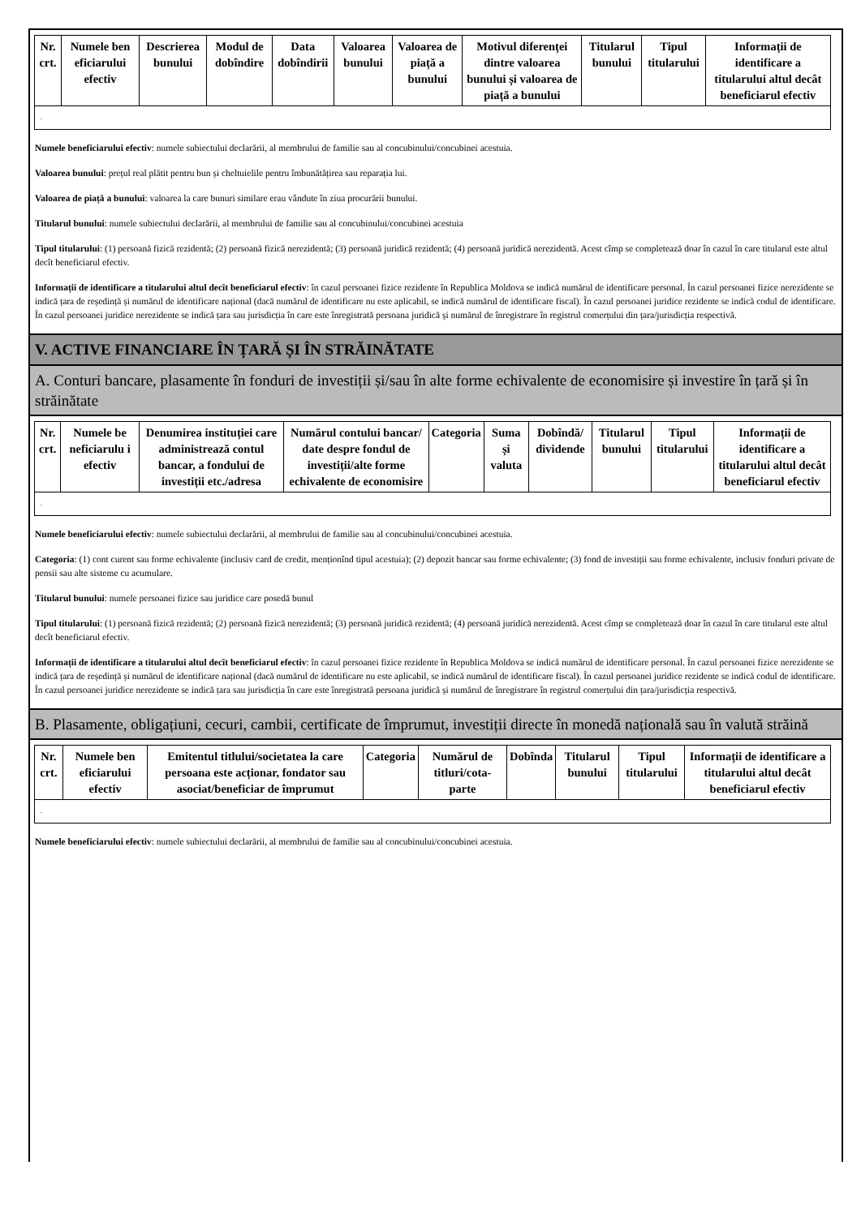| Nr. crt. | Numele ben eficiarului efectiv | Descrierea bunului | Modul de dobîndire | Data dobîndirii | Valoarea bunului | Valoarea de piață a bunului | Motivul diferenței dintre valoarea bunului și valoarea de piață a bunului | Titularul bunului | Tipul titularului | Informații de identificare a titularului altul decât beneficiarul efectiv |
| --- | --- | --- | --- | --- | --- | --- | --- | --- | --- | --- |
| - | | | | | | | | | | |
Numele beneficiarului efectiv: numele subiectului declarării, al membrului de familie sau al concubinului/concubinei acestuia.
Valoarea bunului: prețul real plătit pentru bun și cheltuielile pentru îmbunătățirea sau reparația lui.
Valoarea de piață a bunului: valoarea la care bunuri similare erau vândute în ziua procurării bunului.
Titularul bunului: numele subiectului declarării, al membrului de familie sau al concubinului/concubinei acestuia
Tipul titularului: (1) persoană fizică rezidentă; (2) persoană fizică nerezidentă; (3) persoană juridică rezidentă; (4) persoană juridică nerezidentă. Acest cîmp se completează doar în cazul în care titularul este altul decît beneficiarul efectiv.
Informații de identificare a titularului altul decît beneficiarul efectiv: în cazul persoanei fizice rezidente în Republica Moldova se indică numărul de identificare personal. În cazul persoanei fizice nerezidente se indică țara de reședință și numărul de identificare național (dacă numărul de identificare nu este aplicabil, se indică numărul de identificare fiscal). În cazul persoanei juridice rezidente se indică codul de identificare. În cazul persoanei juridice nerezidente se indică țara sau jurisdicția în care este înregistrată persoana juridică și numărul de înregistrare în registrul comerțului din țara/jurisdicția respectivă.
V. ACTIVE FINANCIARE ÎN ȚARĂ ȘI ÎN STRĂINĂTATE
A. Conturi bancare, plasamente în fonduri de investiții și/sau în alte forme echivalente de economisire și investire în țară și în străinătate
| Nr. crt. | Numele be neficiarulu i efectiv | Denumirea instituției care administrează contul bancar, a fondului de investiții etc./adresa | Numărul contului bancar/ date despre fondul de investiții/alte forme echivalente de economisire | Categoria | Suma și valuta | Dobîndă/ dividende | Titularul bunului | Tipul titularului | Informații de identificare a titularului altul decât beneficiarul efectiv |
| --- | --- | --- | --- | --- | --- | --- | --- | --- | --- |
| - | | | | | | | | | |
Numele beneficiarului efectiv: numele subiectului declarării, al membrului de familie sau al concubinului/concubinei acestuia.
Categoria: (1) cont curent sau forme echivalente (inclusiv card de credit, menționînd tipul acestuia); (2) depozit bancar sau forme echivalente; (3) fond de investiții sau forme echivalente, inclusiv fonduri private de pensii sau alte sisteme cu acumulare.
Titularul bunului: numele persoanei fizice sau juridice care posedă bunul
Tipul titularului: (1) persoană fizică rezidentă; (2) persoană fizică nerezidentă; (3) persoană juridică rezidentă; (4) persoană juridică nerezidentă. Acest cîmp se completează doar în cazul în care titularul este altul decît beneficiarul efectiv.
Informații de identificare a titularului altul decît beneficiarul efectiv: în cazul persoanei fizice rezidente în Republica Moldova se indică numărul de identificare personal. În cazul persoanei fizice nerezidente se indică țara de reședință și numărul de identificare național (dacă numărul de identificare nu este aplicabil, se indică numărul de identificare fiscal). În cazul persoanei juridice rezidente se indică codul de identificare. În cazul persoanei juridice nerezidente se indică țara sau jurisdicția în care este înregistrată persoana juridică și numărul de înregistrare în registrul comerțului din țara/jurisdicția respectivă.
B. Plasamente, obligațiuni, cecuri, cambii, certificate de împrumut, investiții directe în monedă națională sau în valută străină
| Nr. crt. | Numele ben eficiarului efectiv | Emitentul titlului/societatea la care persoana este acționar, fondator sau asociat/beneficiar de împrumut | Categoria | Numărul de titluri/cota-parte | Dobînda | Titularul bunului | Tipul titularului | Informații de identificare a titularului altul decât beneficiarul efectiv |
| --- | --- | --- | --- | --- | --- | --- | --- | --- |
| - | | | | | | | | |
Numele beneficiarului efectiv: numele subiectului declarării, al membrului de familie sau al concubinului/concubinei acestuia.